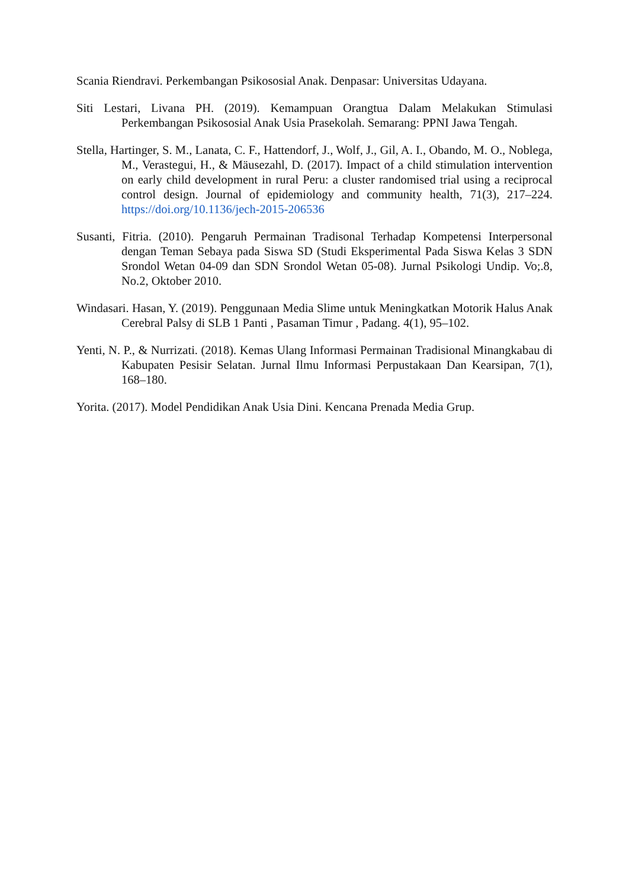Scania Riendravi. Perkembangan Psikososial Anak. Denpasar: Universitas Udayana.
Siti Lestari, Livana PH. (2019). Kemampuan Orangtua Dalam Melakukan Stimulasi Perkembangan Psikososial Anak Usia Prasekolah. Semarang: PPNI Jawa Tengah.
Stella, Hartinger, S. M., Lanata, C. F., Hattendorf, J., Wolf, J., Gil, A. I., Obando, M. O., Noblega, M., Verastegui, H., & Mäusezahl, D. (2017). Impact of a child stimulation intervention on early child development in rural Peru: a cluster randomised trial using a reciprocal control design. Journal of epidemiology and community health, 71(3), 217–224. https://doi.org/10.1136/jech-2015-206536
Susanti, Fitria. (2010). Pengaruh Permainan Tradisonal Terhadap Kompetensi Interpersonal dengan Teman Sebaya pada Siswa SD (Studi Eksperimental Pada Siswa Kelas 3 SDN Srondol Wetan 04-09 dan SDN Srondol Wetan 05-08). Jurnal Psikologi Undip. Vo;.8, No.2, Oktober 2010.
Windasari. Hasan, Y. (2019). Penggunaan Media Slime untuk Meningkatkan Motorik Halus Anak Cerebral Palsy di SLB 1 Panti , Pasaman Timur , Padang. 4(1), 95–102.
Yenti, N. P., & Nurrizati. (2018). Kemas Ulang Informasi Permainan Tradisional Minangkabau di Kabupaten Pesisir Selatan. Jurnal Ilmu Informasi Perpustakaan Dan Kearsipan, 7(1), 168–180.
Yorita. (2017). Model Pendidikan Anak Usia Dini. Kencana Prenada Media Grup.